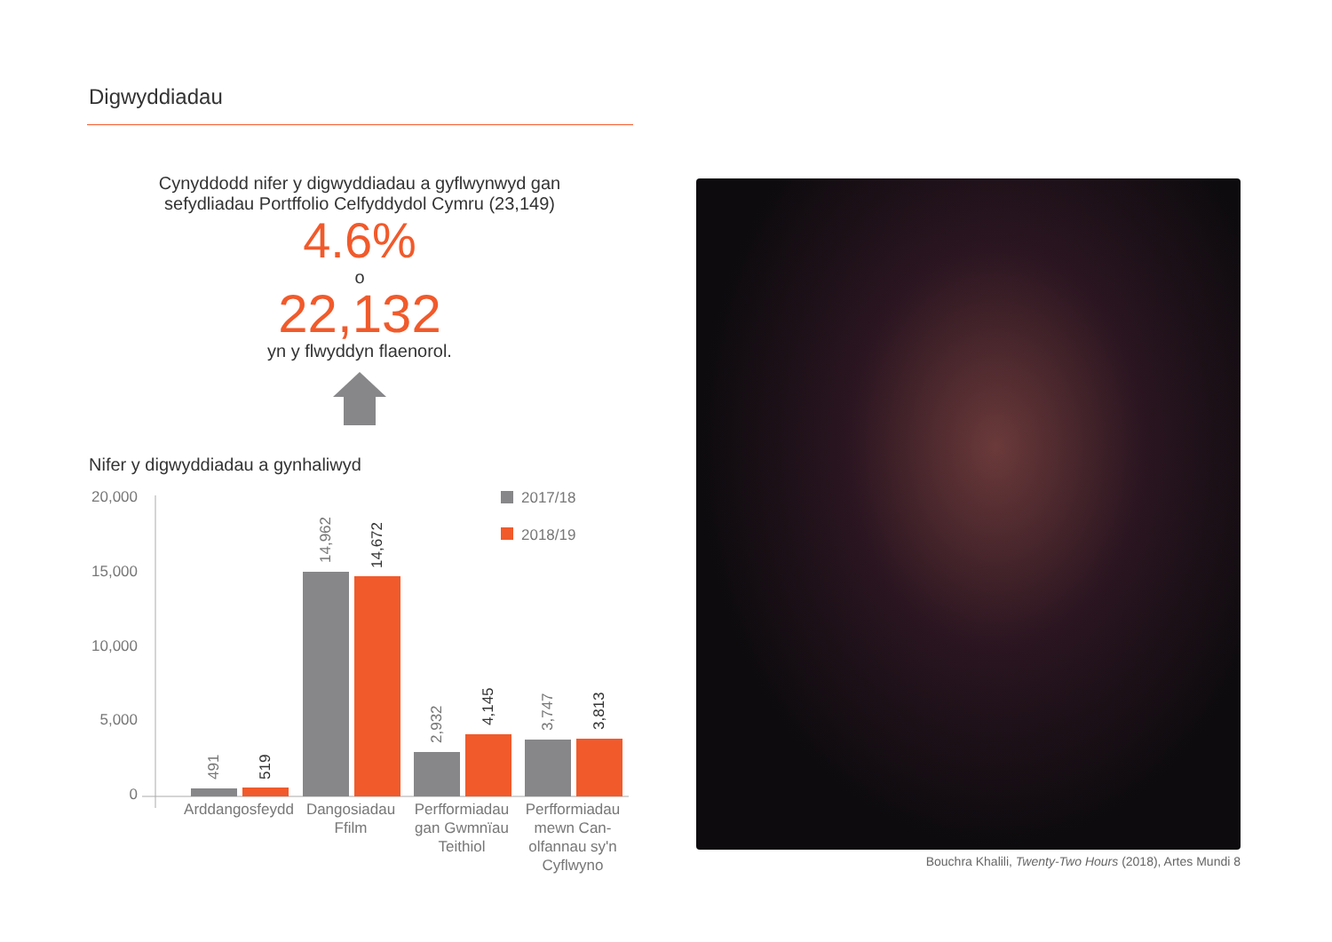Digwyddiadau
Cynyddodd nifer y digwyddiadau a gyflwynwyd gan sefydliadau Portffolio Celfyddydol Cymru (23,149)
4.6%
o
22,132
yn y flwyddyn flaenorol.
Nifer y digwyddiadau a gynhaliwyd
20,000
15,000
10,000
5,000
0
491
519
14,962
14,672
2,932
4,145
3,747
3,813
Arddangosfeydd
Dangosiadau
Ffilm
Perfformiadau
gan Gwmnïau
Teithiol
Perfformiadau
mewn Can-
olfannau sy'n
Cyflwyno
2017/18
2018/19
Bouchra Khalili, Twenty-Two Hours (2018), Artes Mundi 8